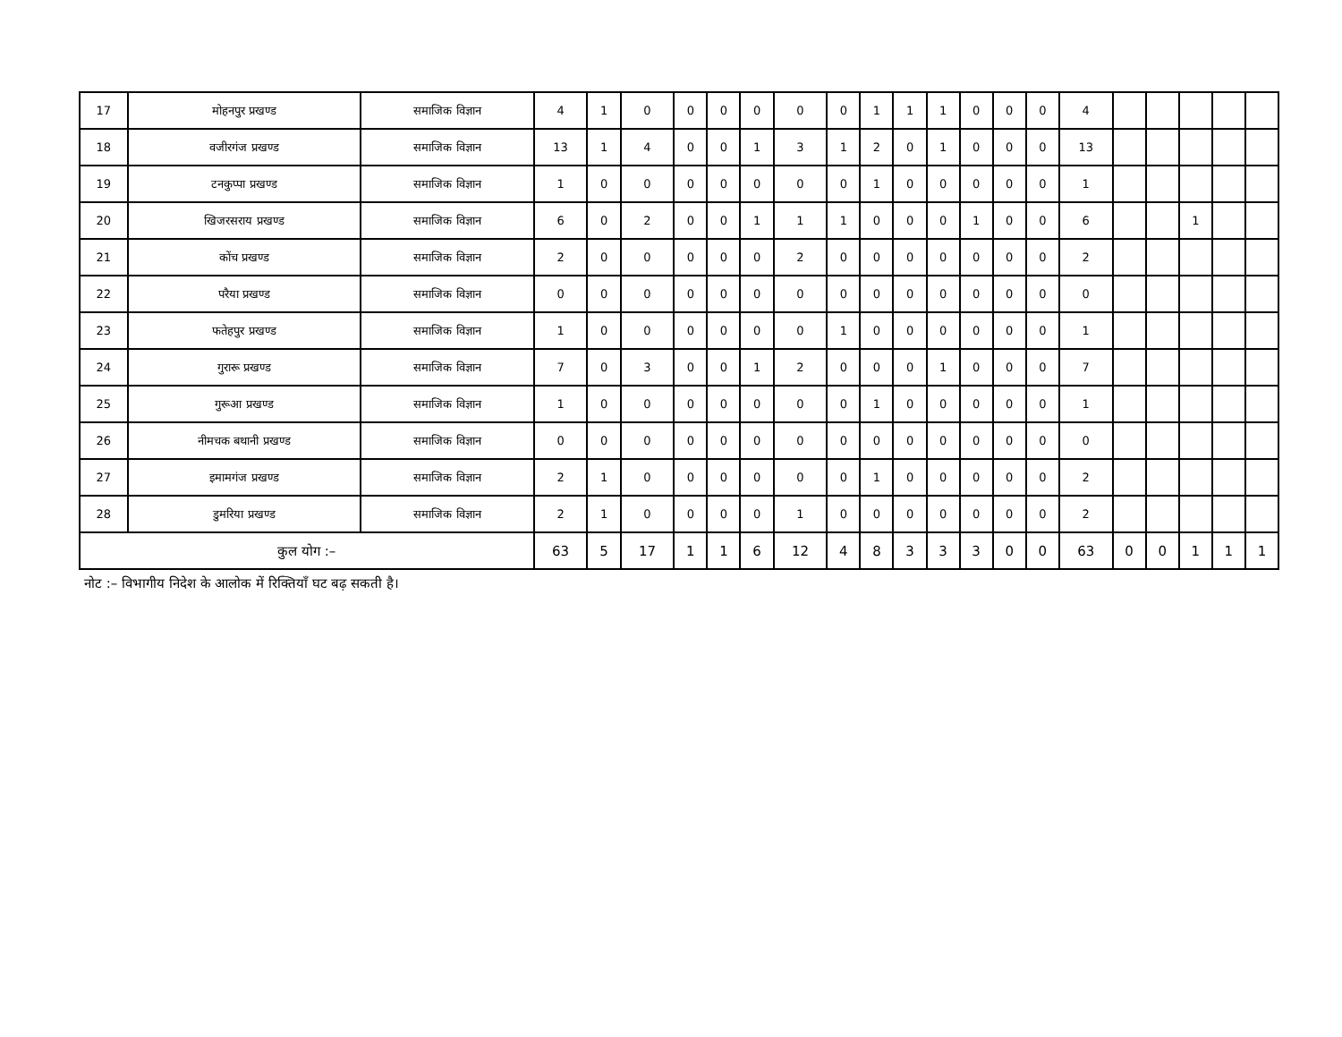| 17 | मोहनपुर प्रखण्ड | समाजिक विज्ञान | 4 | 1 | 0 | 0 | 0 | 0 | 0 | 0 | 1 | 1 | 1 | 0 | 0 | 0 | 4 | | | | | |
| 18 | वजीरगंज प्रखण्ड | समाजिक विज्ञान | 13 | 1 | 4 | 0 | 0 | 1 | 3 | 1 | 2 | 0 | 1 | 0 | 0 | 0 | 13 | | | | | |
| 19 | टनकुप्पा प्रखण्ड | समाजिक विज्ञान | 1 | 0 | 0 | 0 | 0 | 0 | 0 | 0 | 1 | 0 | 0 | 0 | 0 | 0 | 1 | | | | | |
| 20 | खिजरसराय प्रखण्ड | समाजिक विज्ञान | 6 | 0 | 2 | 0 | 0 | 1 | 1 | 1 | 0 | 0 | 0 | 1 | 0 | 0 | 6 | | | 1 | | |
| 21 | कोंच प्रखण्ड | समाजिक विज्ञान | 2 | 0 | 0 | 0 | 0 | 0 | 2 | 0 | 0 | 0 | 0 | 0 | 0 | 0 | 2 | | | | | |
| 22 | परैया प्रखण्ड | समाजिक विज्ञान | 0 | 0 | 0 | 0 | 0 | 0 | 0 | 0 | 0 | 0 | 0 | 0 | 0 | 0 | 0 | | | | | |
| 23 | फतेहपुर प्रखण्ड | समाजिक विज्ञान | 1 | 0 | 0 | 0 | 0 | 0 | 0 | 1 | 0 | 0 | 0 | 0 | 0 | 0 | 1 | | | | | |
| 24 | गुरारू प्रखण्ड | समाजिक विज्ञान | 7 | 0 | 3 | 0 | 0 | 1 | 2 | 0 | 0 | 0 | 1 | 0 | 0 | 0 | 7 | | | | | |
| 25 | गुरूआ प्रखण्ड | समाजिक विज्ञान | 1 | 0 | 0 | 0 | 0 | 0 | 0 | 0 | 1 | 0 | 0 | 0 | 0 | 0 | 1 | | | | | |
| 26 | नीमचक बथानी प्रखण्ड | समाजिक विज्ञान | 0 | 0 | 0 | 0 | 0 | 0 | 0 | 0 | 0 | 0 | 0 | 0 | 0 | 0 | 0 | | | | | |
| 27 | इमामगंज प्रखण्ड | समाजिक विज्ञान | 2 | 1 | 0 | 0 | 0 | 0 | 0 | 0 | 1 | 0 | 0 | 0 | 0 | 0 | 2 | | | | | |
| 28 | डुमरिया प्रखण्ड | समाजिक विज्ञान | 2 | 1 | 0 | 0 | 0 | 0 | 1 | 0 | 0 | 0 | 0 | 0 | 0 | 0 | 2 | | | | | |
| कुल योग :– | | | 63 | 5 | 17 | 1 | 1 | 6 | 12 | 4 | 8 | 3 | 3 | 3 | 0 | 0 | 63 | 0 | 0 | 1 | 1 | 1 |
नोट :– विभागीय निदेश के आलोक में रिक्तियाँ घट बढ़ सकती है।